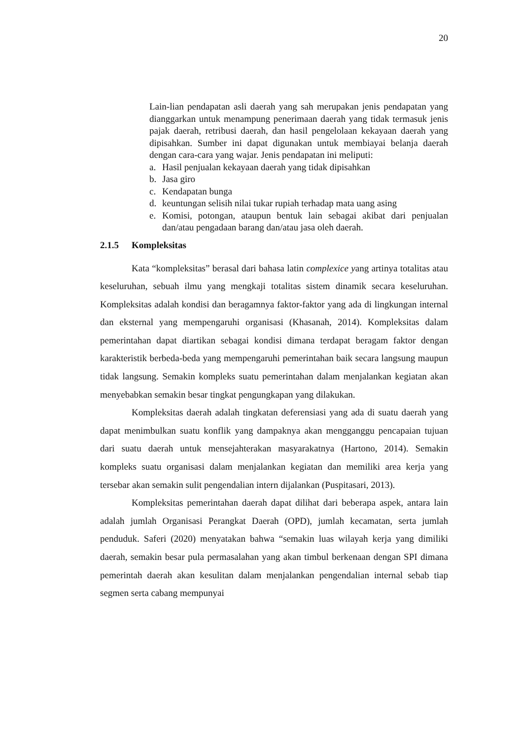20
Lain-lian pendapatan asli daerah yang sah merupakan jenis pendapatan yang dianggarkan untuk menampung penerimaan daerah yang tidak termasuk jenis pajak daerah, retribusi daerah, dan hasil pengelolaan kekayaan daerah yang dipisahkan. Sumber ini dapat digunakan untuk membiayai belanja daerah dengan cara-cara yang wajar. Jenis pendapatan ini meliputi:
a. Hasil penjualan kekayaan daerah yang tidak dipisahkan
b. Jasa giro
c. Kendapatan bunga
d. keuntungan selisih nilai tukar rupiah terhadap mata uang asing
e. Komisi, potongan, ataupun bentuk lain sebagai akibat dari penjualan dan/atau pengadaan barang dan/atau jasa oleh daerah.
2.1.5 Kompleksitas
Kata “kompleksitas” berasal dari bahasa latin complexice yang artinya totalitas atau keseluruhan, sebuah ilmu yang mengkaji totalitas sistem dinamik secara keseluruhan. Kompleksitas adalah kondisi dan beragamnya faktor-faktor yang ada di lingkungan internal dan eksternal yang mempengaruhi organisasi (Khasanah, 2014). Kompleksitas dalam pemerintahan dapat diartikan sebagai kondisi dimana terdapat beragam faktor dengan karakteristik berbeda-beda yang mempengaruhi pemerintahan baik secara langsung maupun tidak langsung. Semakin kompleks suatu pemerintahan dalam menjalankan kegiatan akan menyebabkan semakin besar tingkat pengungkapan yang dilakukan.
Kompleksitas daerah adalah tingkatan deferensiasi yang ada di suatu daerah yang dapat menimbulkan suatu konflik yang dampaknya akan mengganggu pencapaian tujuan dari suatu daerah untuk mensejahterakan masyarakatnya (Hartono, 2014). Semakin kompleks suatu organisasi dalam menjalankan kegiatan dan memiliki area kerja yang tersebar akan semakin sulit pengendalian intern dijalankan (Puspitasari, 2013).
Kompleksitas pemerintahan daerah dapat dilihat dari beberapa aspek, antara lain adalah jumlah Organisasi Perangkat Daerah (OPD), jumlah kecamatan, serta jumlah penduduk. Saferi (2020) menyatakan bahwa “semakin luas wilayah kerja yang dimiliki daerah, semakin besar pula permasalahan yang akan timbul berkenaan dengan SPI dimana pemerintah daerah akan kesulitan dalam menjalankan pengendalian internal sebab tiap segmen serta cabang mempunyai